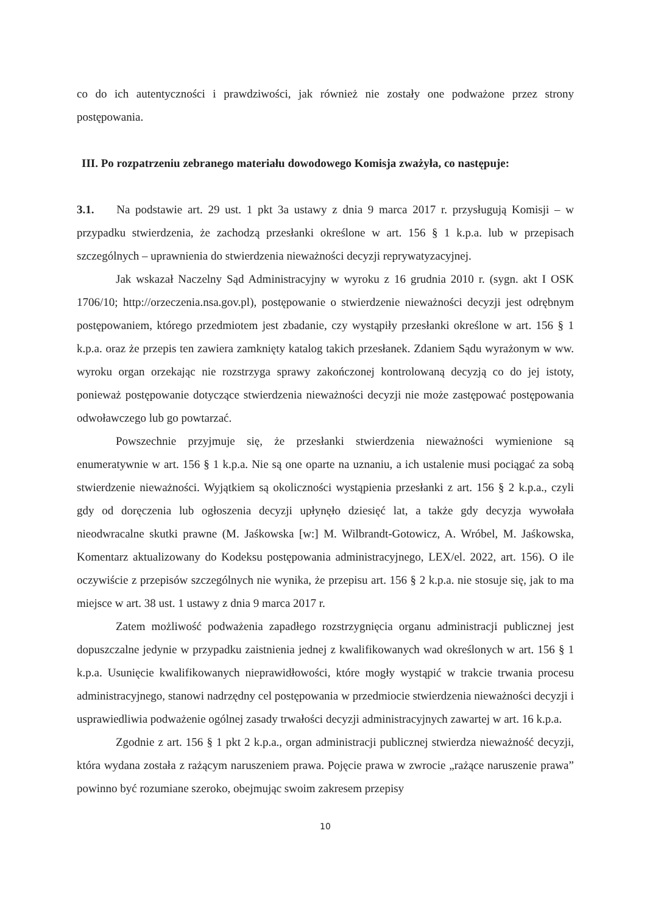co do ich autentyczności i prawdziwości, jak również nie zostały one podważone przez strony postępowania.
III. Po rozpatrzeniu zebranego materiału dowodowego Komisja zważyła, co następuje:
3.1. Na podstawie art. 29 ust. 1 pkt 3a ustawy z dnia 9 marca 2017 r. przysługują Komisji – w przypadku stwierdzenia, że zachodzą przesłanki określone w art. 156 § 1 k.p.a. lub w przepisach szczególnych – uprawnienia do stwierdzenia nieważności decyzji reprywatyzacyjnej.
Jak wskazał Naczelny Sąd Administracyjny w wyroku z 16 grudnia 2010 r. (sygn. akt I OSK 1706/10; http://orzeczenia.nsa.gov.pl), postępowanie o stwierdzenie nieważności decyzji jest odrębnym postępowaniem, którego przedmiotem jest zbadanie, czy wystąpiły przesłanki określone w art. 156 § 1 k.p.a. oraz że przepis ten zawiera zamknięty katalog takich przesłanek. Zdaniem Sądu wyrażonym w ww. wyroku organ orzekając nie rozstrzyga sprawy zakończonej kontrolowaną decyzją co do jej istoty, ponieważ postępowanie dotyczące stwierdzenia nieważności decyzji nie może zastępować postępowania odwoławczego lub go powtarzać.
Powszechnie przyjmuje się, że przesłanki stwierdzenia nieważności wymienione są enumeratywnie w art. 156 § 1 k.p.a. Nie są one oparte na uznaniu, a ich ustalenie musi pociągać za sobą stwierdzenie nieważności. Wyjątkiem są okoliczności wystąpienia przesłanki z art. 156 § 2 k.p.a., czyli gdy od doręczenia lub ogłoszenia decyzji upłynęło dziesięć lat, a także gdy decyzja wywołała nieodwracalne skutki prawne (M. Jaśkowska [w:] M. Wilbrandt-Gotowicz, A. Wróbel, M. Jaśkowska, Komentarz aktualizowany do Kodeksu postępowania administracyjnego, LEX/el. 2022, art. 156). O ile oczywiście z przepisów szczególnych nie wynika, że przepisu art. 156 § 2 k.p.a. nie stosuje się, jak to ma miejsce w art. 38 ust. 1 ustawy z dnia 9 marca 2017 r.
Zatem możliwość podważenia zapadłego rozstrzygnięcia organu administracji publicznej jest dopuszczalne jedynie w przypadku zaistnienia jednej z kwalifikowanych wad określonych w art. 156 § 1 k.p.a. Usunięcie kwalifikowanych nieprawidłowości, które mogły wystąpić w trakcie trwania procesu administracyjnego, stanowi nadrzędny cel postępowania w przedmiocie stwierdzenia nieważności decyzji i usprawiedliwia podważenie ogólnej zasady trwałości decyzji administracyjnych zawartej w art. 16 k.p.a.
Zgodnie z art. 156 § 1 pkt 2 k.p.a., organ administracji publicznej stwierdza nieważność decyzji, która wydana została z rażącym naruszeniem prawa. Pojęcie prawa w zwrocie „rażące naruszenie prawa” powinno być rozumiane szeroko, obejmując swoim zakresem przepisy
10